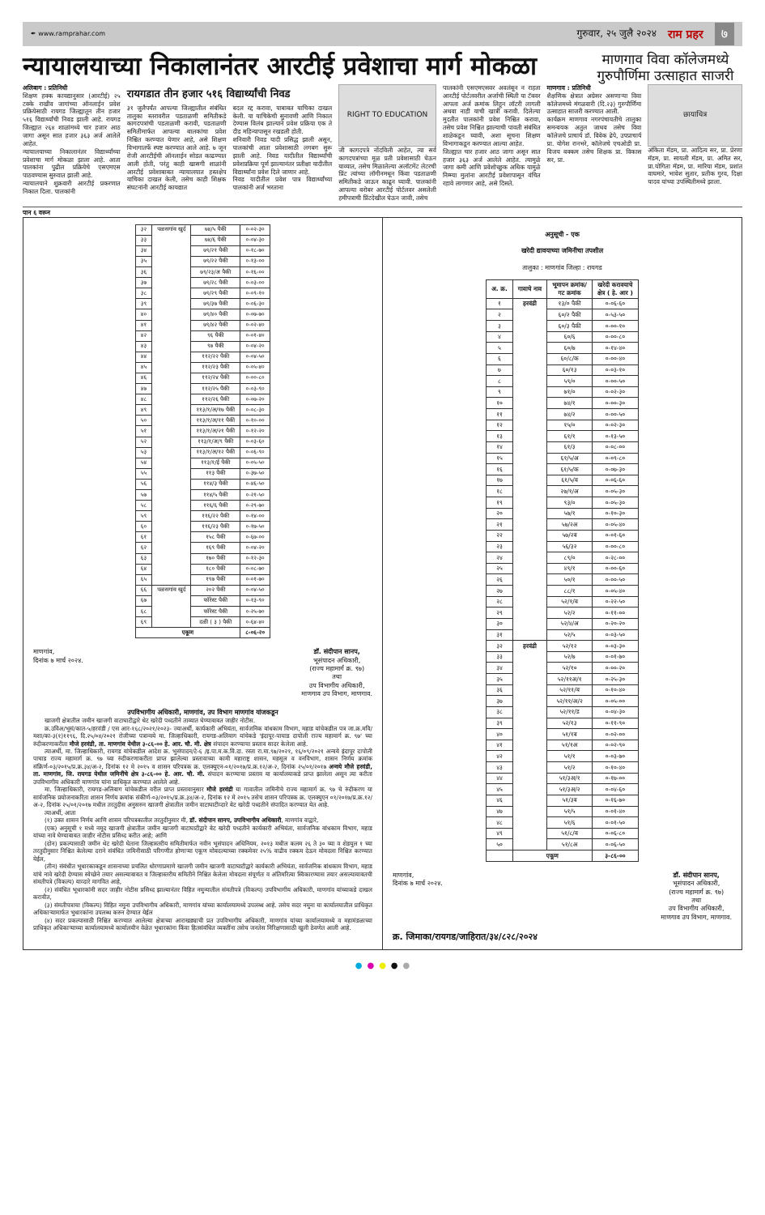✒ www.ramprahar.com
गुरुवार, २५ जुलै २०२४ राम प्रहर ७
न्यायालयाच्या निकालानंतर आरटीई प्रवेशाचा मार्ग मोकळा
माणगाव विवा कॉलेजमध्ये गुरुपौर्णिमा उत्साहात साजरी
अलिबाग : प्रतिनिधी
शिक्षण हक्क कायद्यानुसार (आरटीई) २५ टक्के राखीव जागांच्या ऑनलाईन प्रवेश प्रक्रियेसाठी रायगड जिल्ह्यातून तीन हजार ५१६ विद्यार्थ्यांची निवड झाली आहे. रायगड जिल्ह्यात २६४ शाळांमध्ये चार हजार आठ जागा असून सात हजार ३६३ अर्ज आलेले आहेत.
न्यायालयाच्या निकालानंतर विद्यार्थ्यांच्या प्रवेशाचा मार्ग मोकळा झाला आहे. आता पालकांना पुढील प्रक्रियेचे एसएमएस पाठवण्यास सुरुवात झाली आहे.
न्यायालयाने शुक्रवारी आरटीई प्रकरणात निकाल दिला. पालकांनी
रायगडात तीन हजार ५१६ विद्यार्थ्यांची निवड
३१ जुलैपर्यंत आपल्या जिल्ह्यातील संबंधित तालुका स्तरावरील पडताळणी समितीकडे कागदपत्रांची पडताळणी करावी, पडताळणी समितीमार्फत आपल्या बालकांचा प्रवेश निश्चित करण्यात येणार आहे, असे शिक्षण विभागातर्फे स्पष्ट करण्यात आले आहे. ७ जून रोजी आरटीईची ऑनलाईन सोडत काढण्यात आली होती, परंतु काही खासगी शाळांनी आरटीई प्रवेशाबाबत न्यायालयात हस्तक्षेप याचिका दाखल केली, तसेच काही शिक्षक संघटनांनी आरटीई कायद्यात
बदल रद्द करावा, याबाबत याचिका दाखल केली. या याचिकेची सुनावणी आणि निकाल देण्यास विलंब झाल्याने प्रवेश प्रक्रिया एक ते दीड महिन्यापासून रखडली होती.
शनिवारी निवड यादी प्रसिद्ध झाली असून, पालकांची आता प्रवेशासाठी लगबग सुरू झाली आहे. निवड यादीतील विद्यार्थ्यांची प्रवेशप्रक्रिया पूर्ण झाल्यानंतर प्रतीक्षा यादीतील विद्यार्थ्यांना प्रवेश दिले जाणार आहे.
निवड यादीतील प्रवेश पात्र विद्यार्थ्यांच्या पालकांनी अर्ज भरताना
RIGHT TO EDUCATION
जी कागदपत्रे नोंदविली आहेत, त्या सर्व कागदपत्रांच्या मूळ प्रती प्रवेशासाठी घेऊन याव्यात, तसेच मिळालेल्या अलॉटमेंट लेटरची प्रिंट त्यांच्या लॉगीनमधून किंवा पडताळणी समितीकडे जाऊन काढून घ्यावी. पालकांनी आपल्या बरोबर आरटीई पोर्टलवर असलेली हमीपत्राची प्रिंटदेखील घेऊन जावी, तसेच
पालकांनी एसएमएसवर अवलंबून न राहता आरटीई पोर्टलवरील अर्जाची स्थिती या टॅबवर आपला अर्ज क्रमांक लिहून लॉटरी लागली अथवा नाही याची खात्री करावी. दिलेल्या मुदतीत पालकांनी प्रवेश निश्चित करावा, तसेच प्रवेश निश्चित झाल्याची पावती संबंधित शाळेकडून घ्यावी, अशा सूचना शिक्षण विभागाकडून करण्यात आल्या आहेत.
जिल्ह्यात चार हजार आठ जागा असून सात हजार ३६३ अर्ज आलेले आहेत. त्यामुळे जागा कमी आणि प्रवेशोच्छुक अधिक यामुळे निम्म्या मुलांना आरटीई प्रवेशापासून वंचित रहावे लागणार आहे, असे दिसते.
माणगाव : प्रतिनिधी
शैक्षणिक क्षेत्रात अग्रेसर असणाऱ्या विवा कॉलेजमध्ये मंगळवारी (दि.२३) गुरुपौर्णिमा उत्साहात साजरी करण्यात आली.
कार्यक्रम माणगाव नगरपंचायतीचे तालुका समन्वयक अतुल जाधव तसेच विवा कॉलेजचे प्राचार्य डॉ. विवेक ढेपे, उपप्राचार्य प्रा. योगेश रानभरे, कॉलेजचे एचओडी प्रा. विजय बक्कम तसेच शिक्षक प्रा. विकास सर, प्रा.
छायाचित्र
अंकिता मॅडम, प्रा. आदित्य सर, प्रा. प्रेरणा मॅडम, प्रा. सायली मॅडम, प्रा. अमित सर, प्रा.योगिता मॅडम, प्रा. मारिया मॅडम, प्रशांत वाघमारे, भावेश सुतार, प्रतीक गुरव, दिक्षा यादव यांच्या उपस्थितीमध्ये झाला.
पान ६ वरून
| ३२ | पळसगांव खुर्द | ७४/५ पैकी | ०-०२-३० |
| ३३ | | ७४/६ पैकी | ०-०४-३० |
| ३४ | | ७९/२१ पैकी | ०-१८-७० |
| ३५ | | ७९/२२ पैकी | ०-१३-०० |
| ३६ | | ७९/२३/अ पैकी | ०-१६-०० |
| ३७ | | ७९/२८ पैकी | ०-०३-०० |
| ३८ | | ७९/२९ पैकी | ०-०९-१० |
| ३९ | | ७९/३७ पैकी | ०-०६-३० |
| ४० | | ७९/४० पैकी | ०-०७-७० |
| ४१ | | ७९/४२ पैकी | ०-०२-४० |
| ४२ | | ९६ पैकी | ०-०१-४० |
| ४३ | | ९७ पैकी | ०-०४-२० |
| ४४ | | ११२/२२ पैकी | ०-०४-५० |
| ४५ | | ११२/२३ पैकी | ०-०५-४० |
| ४६ | | ११२/२४ पैकी | ०-००-८० |
| ४७ | | ११२/२५ पैकी | ०-०३-९० |
| ४८ | | ११२/२६ पैकी | ०-०७-२० |
| ४९ | | ११३/१/अ/१७ पैकी | ०-०८-३० |
| ५० | | ११३/१/अ/११ पैकी | ०-१०-०० |
| ५१ | | ११३/१/अ/२१ पैकी | ०-१२-२० |
| ५२ | | ११३/१/अ/९ पैकी | ०-०३-६० |
| ५३ | | ११३/१/अ/१२ पैकी | ०-०६-९० |
| ५४ | | ११३/१/ई पैकी | ०-०५-५० |
| ५५ | | ११३ पैकी | ०-३७-५० |
| ५६ | | ११४/३ पैकी | ०-४६-५० |
| ५७ | | ११४/५ पैकी | ०-२१-५० |
| ५८ | | ११६/६ पैकी | ०-२९-७० |
| ५९ | | ११६/२२ पैकी | ०-१४-०० |
| ६० | | ११६/२३ पैकी | ०-१७-५० |
| ६१ | | १५८ पैकी | ०-६७-०० |
| ६२ | | १६९ पैकी | ०-०४-२० |
| ६३ | | १७० पैकी | ०-१२-३० |
| ६४ | | १८० पैकी | ०-०८-७० |
| ६५ | | १९७ पैकी | ०-०१-७० |
| ६६ | पळसगांव खुर्द | २०२ पैकी | ०-०४-५० |
| ६७ | | फॉरेस्ट पैकी | ०-१३-९० |
| ६८ | | फॉरेस्ट पैकी | ०-२५-७० |
| ६९ | | दळी ( ३ ) पैकी | ०-६४-४० |
| एकूण | | | ८-०६-२० |
माणगांव,
दिनांक ७ मार्च २०२४.
डॉ. संदीपान सानप,
भूसंपादन अधिकारी,
(राज्य महामार्ग क्र. ९७)
तथा
उप विभागीय अधिकारी,
माणगाव उप विभाग, माणगाव.
उपविभागीय अधिकारी, माणगांव, उप विभाग माणगांव यांजकडून
खाजगी क्षेत्रातील जमीन खाजगी वाटाघाटीद्वारे थेट खरेदी पध्दतीने ताब्यात घेण्याबाबत जाहीर नोटीस.
क्र.उविअ/भूसं/कात-५/हरवंडी / एस आर-१६८/२०२१/२०२३- ज्याअर्थी, कार्यकारी अभियंता, सार्वजनिक बांधकाम विभाग, महाड यांचेकडील पत्र जा.क्र.मवि/मशा/का-३(१)११९६, दि.२५/०४/२०२१ रोजीच्या पत्रान्वये मा. जिल्हाधिकारी, रायगड-अलिबाग यांचेकडे 'इंदापूर-पाचाड दापोली राज्य महामार्ग क्र. ९७' च्या रुंदीकरणाकरीता मौजे हरवंडी, ता. माणगांव येथील ३-८६-०० हे. आर. चौ. मी. क्षेत्र संपादन करण्याचा प्रस्ताव सादर केलेला आहे.
त्याअर्थी, मा. जिल्हाधिकारी, रायगड यांचेकडील आदेश क्र. भुसंपादन/टे-६ /इ.पा.म.क.वि.दा. रस्ता रा.मा.९७/२०२१, १६/०९/२०२१ अन्वये इंदापूर दापोली पाचाड राज्य महामार्ग क्र. ९७ च्या रुंदीकरणाकरीता प्राप्त झालेल्या प्रस्तावाच्या कामी महाराष्ट्र शासन, महसूल व वनविभाग, शासन निर्णय क्रमांक संक्रिर्ण-०३/२०१५/प्र.क्र.३४/अ-२, दिनांक १२ मे २०१५ व शासन परिपत्रक क्र. एलक्यूएन-०१/२०१७/प्र.क्र.१२/अ-२, दिनांक २५/०१/२०१७ अन्वये मौजे हरवंडी, ता. माणगांव, जि. रायगड येथील जमिनींचे क्षेत्र ३-८६-०० हे. आर. चौ. मी. संपादन करण्याचा प्रस्ताव या कार्यालयाकडे प्राप्त झालेला असून त्या करीता उपविभागीय अधिकारी माणगांव यांना प्राधिकृत करण्यात आलेले आहे.
मा. जिल्हाधिकारी, रायगड-अलिबाग यांचेकडील वरील प्राप्त प्रस्तावानुसार मौजे हरवंडी या गावातील जमिनीचे राज्य महामार्ग क्र. ९७ चे रुंदीकरण या सार्वजनिक प्रयोजनाकरिता शासन निर्णय क्रमांक संकीर्ण-०३/२०१५/प्र.क्र.३४/अ-२, दिनांक १२ मे २०१५ तसेच शासन परिपत्रक क्र. एलक्युएन ०१/२०१७/प्र.क्र.१२/अ-२, दिनांक २५/०१/२०१७ मधील तरतुदीस अनुसरुन खाजगी क्षेत्रातील जमीन वाटाघाटीव्दारे बेट खरेदी पध्दतीने संपादित करण्यात येत आहे.
त्याअर्थी, आता
(१) उक्त शासन निर्णय आणि शासन परिपत्रकातील तरतुदीनुसार मी, डॉ. संदीपान सानप, उपविभागीय अधिकारी, माणगांव वाद्वारे,
(एक) अनुसूची १ मध्ये नमूद खाजगी क्षेत्रातील जमीन खाजगी बाटाघाटीद्वारे बेट खरेदी पध्दतीने कार्यकारी अभियंता, सार्वजनिक बांधकाम विभाग, महाड यांच्या नावे घेण्याबाबत जाहीर नोटीस प्रसिध्द करीत आहे; आणि
(दोन) प्रकल्पासाठी जमीन थेट खरेदी घेताना जिल्हास्तरीय समितीमार्फत नवीन भूसंपादन अधिनियम, २०१३ मधील कलम २६ ते ३० च्या व शेडयुल १ च्या तरतुदीनुसार निश्चित केलेल्या दराने संबंधित जमिनीसाठी परिगणीत होणाऱ्या एकूण मोबदल्याच्या रक्कमेवर २५% वाढीव रक्कम देऊन मोबदला निश्चित करण्यात येईल,
(तीन) संबंधीत भूधारकाकडून शासनाच्या प्रचलित धोरणाप्रमाणे खाजगी जमीन खाजगी वाटाघाटीद्वारे कार्यकारी अभियंता, सार्वजनिक बांधकाम विभाग, महाड यांचे नावे खरेदी देण्यास स्वेच्छेने तयार असल्याबाबत व जिल्हास्तरीय समितीने निश्चित केलेला मोबदला संपूर्णतः व अंतिमरित्या स्विकारण्यास तयार असल्याबाबतची संमतीपत्रे (विकल्प) याव्दारे मागवित आहे,
(२) संबंधित भूधारकांनी सदर जाहीर नोटीस प्रसिध्द झाल्यानंतर विहित नमुन्यातील संमतीपत्रे (विकल्प) उपविभागीय अधिकारी, माणगांव यांच्याकडे दाखल करावीत,
(३) संमतीपत्राचा (विकल्प) विहित नमुना उपविभागीय अधिकारी, माणगांव यांच्या कार्यालयामध्ये उपलब्ध आहे. तसेच सदर नमुना या कार्यालयातील प्राधिकृत अधिकाऱ्यामार्फत भुधारकांना उपलब्ध करुन देण्यात येईल
(४) सदर प्रकल्पासाठी निश्चित करण्यात आलेल्या क्षेत्राच्या आराखड्याची प्रत उपविभागीय अधिकारी, माणगांव यांच्या कार्यालयामध्ये व महामंडळाच्या प्राधिकृत अधिकाऱ्याच्या कार्यालयामध्ये कार्यालयीन वेळेत भूधारकांना किंवा हितसंबंधित व्यक्तींना तसेच जनतेस निरिक्षणासाठी खुली ठेवणेत आली आहे.
अनुसूची - एक
खरेदी द्यावयाच्या जमिनीचा तपशील
तालुका : माणगांव जिल्हा : रायगड
| अ. क्र. | गावाचे नाव | भूमापन क्रमांक/ गट क्रमांक | खरेदी करावयाचे क्षेत्र ( हे. आर ) |
| --- | --- | --- | --- |
| १ | हरवंडी | १३/० पैकी | ०-०६-६० |
| २ | | ६०/२ पैकी | ०-५३-५० |
| ३ | | ६०/३ पैकी | ०-००-१० |
| ४ | | ६०/६ | ०-००-८० |
| ५ | | ६०/७ | ०-१४-४० |
| ६ | | ६०/८/क | ०-००-४० |
| ७ | | ६०/१३ | ०-०३-१० |
| ८ | | ५९/० | ०-००-५० |
| ९ | | ७१/० | ०-०२-३० |
| १० | | ७४/१ | ०-००-३० |
| ११ | | ७४/२ | ०-००-५० |
| १२ | | १५/० | ०-०२-३० |
| १३ | | ६१/१ | ०-१३-५० |
| १४ | | ६१/३ | ०-०८-०० |
| १५ | | ६१/५/अ | ०-०९-८० |
| १६ | | ६१/५/क | ०-०७-३० |
| १७ | | ६१/५/ब | ०-०६-६० |
| १८ | | २७/१/अ | ०-०५-३० |
| १९ | | ९३/० | ०-०५-३० |
| २० | | ५७/१ | ०-१०-३० |
| २१ | | ५७/२अ | ०-०५-४० |
| २२ | | ५७/२ब | ०-०१-६० |
| २३ | | ५६/३२ | ०-००-८० |
| २४ | | ८९/० | ०-२८-०० |
| २५ | | ४९/१ | ०-००-६० |
| २६ | | ५०/१ | ०-००-५० |
| २७ | | ८८/१ | ०-०५-४० |
| २८ | | ५२/१/ब | ०-२२-५० |
| २९ | | ५२/२ | ०-११-०० |
| ३० | | ५२/४/अ | ०-२०-२० |
| ३१ | | ५२/५ | ०-०३-५० |
| ३२ | हरवंडी | ५२/१२ | ०-०३-३० |
| ३३ | | ५२/७ | ०-०१-७० |
| ३४ | | ५२/१० | ०-००-२० |
| ३५ | | ५२/११अ/१ | ०-२५-३० |
| ३६ | | ५२/११/ब | ०-१०-४० |
| ३७ | | ५२/११/अ/२ | ०-०५-०० |
| ३८ | | ५२/११/ड | ०-०४-३० |
| ३९ | | ५२/१३ | ०-११-९० |
| ४० | | ५१/१ब | ०-०२-०० |
| ४१ | | ५१/१अ | ०-०२-९० |
| ४२ | | ५१/१ | ०-०३-७० |
| ४३ | | ५१/२ | ०-१०-४० |
| ४४ | | ५१/३अ/१ | ०-१७-०० |
| ४५ | | ५१/३अ/२ | ०-०४-६० |
| ४६ | | ५१/३ब | ०-१६-७० |
| ४७ | | ५१/५ | ०-०१-४० |
| ४८ | | ५१/६ | ०-०१-५० |
| ४९ | | ५१/८/ब | ०-०६-८० |
| ५० | | ५१/८अ | ०-०६-५० |
| | एकूण | | ३-८६-०० |
माणगांव,
दिनांक ७ मार्च २०२४.
डॉ. संदीपान सानप,
भूसंपादन अधिकारी,
(राज्य महामार्ग क्र. ९७)
तथा
उप विभागीय अधिकारी,
माणगाव उप विभाग, माणगाव.
क्र. जिमाका/रायगड/जाहिरात/३४/८२८/२०२४
● ● ● ● ●